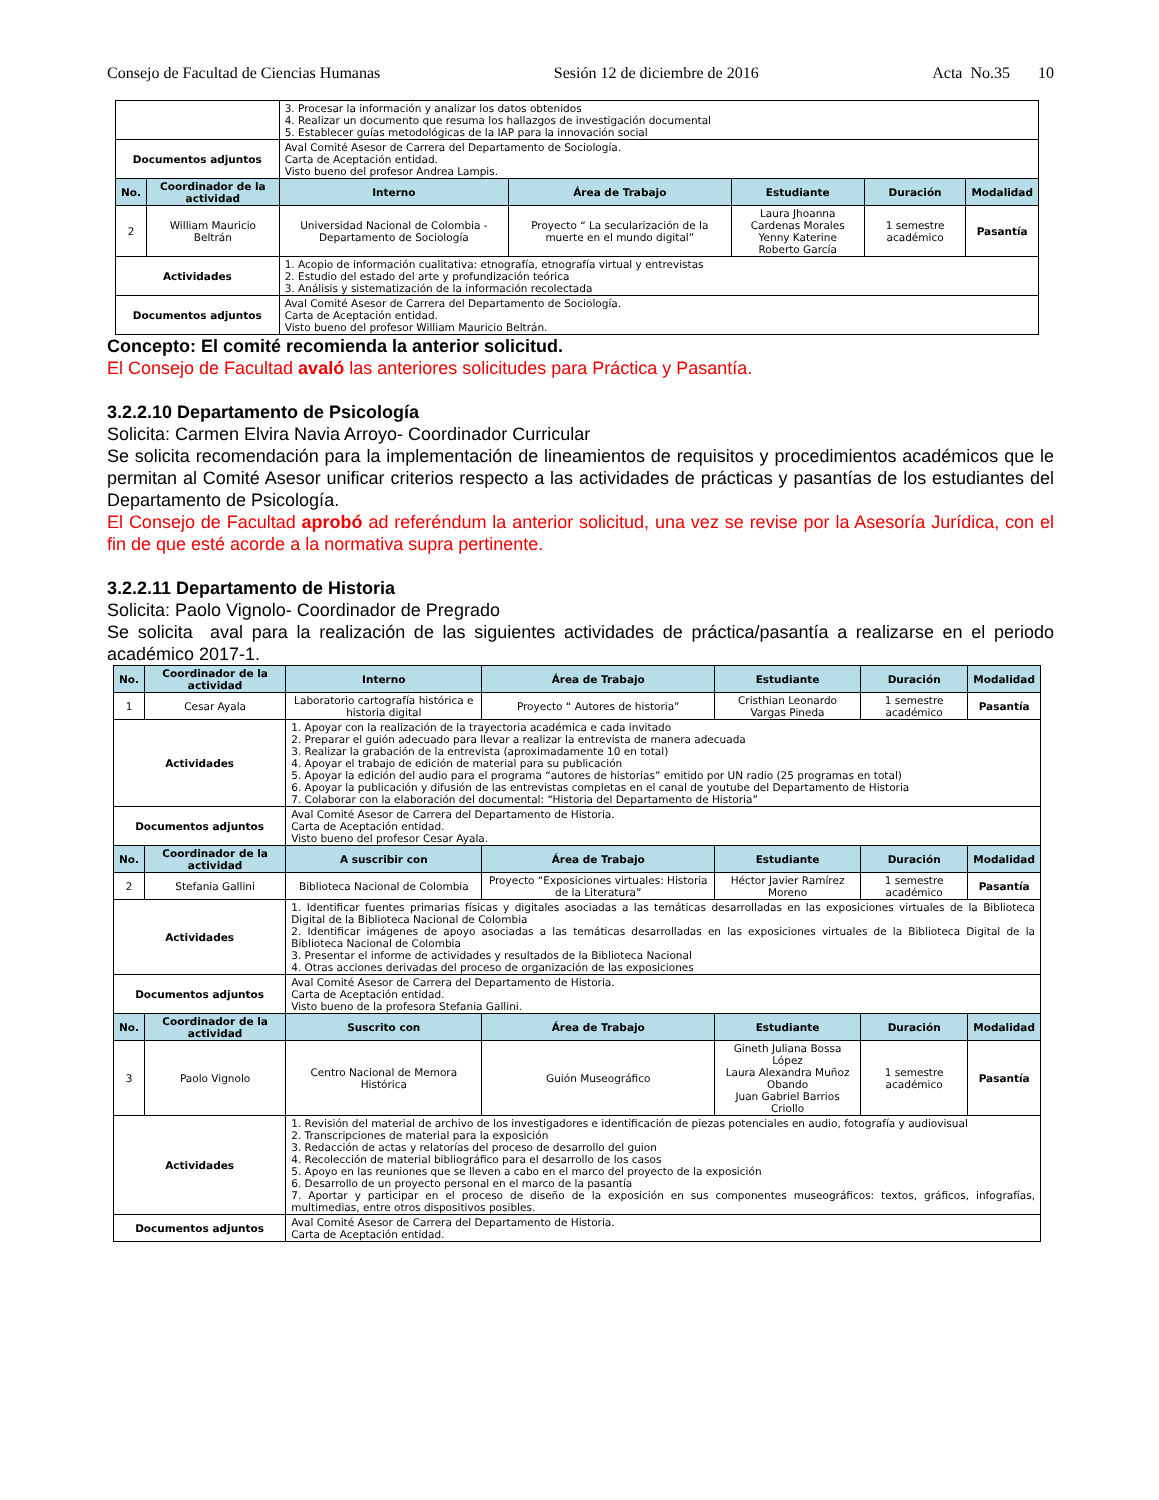Consejo de Facultad de Ciencias Humanas Sesión 12 de diciembre de 2016 Acta No.35 10
| | | 3. Procesar la información y analizar los datos obtenidos 4. Realizar un documento que resuma los hallazgos de investigación documental 5. Establecer guías metodológicas de la IAP para la innovación social | | | | |
| Documentos adjuntos | | Aval Comité Asesor de Carrera del Departamento de Sociología. Carta de Aceptación entidad. Visto bueno del profesor Andrea Lampis. | | | | |
| No. | Coordinador de la actividad | Interno | Área de Trabajo | Estudiante | Duración | Modalidad |
| 2 | William Mauricio Beltrán | Universidad Nacional de Colombia - Departamento de Sociología | Proyecto “ La secularización de la muerte en el mundo digital” | Laura Jhoanna Cardenas Morales Yenny Katerine Roberto García | 1 semestre académico | Pasantía |
| Actividades | | 1. Acopio de información cualitativa: etnografía, etnografía virtual y entrevistas 2. Estudio del estado del arte y profundización teórica 3. Análisis y sistematización de la información recolectada | | | | |
| Documentos adjuntos | | Aval Comité Asesor de Carrera del Departamento de Sociología. Carta de Aceptación entidad. Visto bueno del profesor William Mauricio Beltrán. | | | | |
Concepto: El comité recomienda la anterior solicitud.
El Consejo de Facultad avaló las anteriores solicitudes para Práctica y Pasantía.
3.2.2.10 Departamento de Psicología
Solicita: Carmen Elvira Navia Arroyo- Coordinador Curricular
Se solicita recomendación para la implementación de lineamientos de requisitos y procedimientos académicos que le permitan al Comité Asesor unificar criterios respecto a las actividades de prácticas y pasantías de los estudiantes del Departamento de Psicología.
El Consejo de Facultad aprobó ad referéndum la anterior solicitud, una vez se revise por la Asesoría Jurídica, con el fin de que esté acorde a la normativa supra pertinente.
3.2.2.11 Departamento de Historia
Solicita: Paolo Vignolo- Coordinador de Pregrado
Se solicita aval para la realización de las siguientes actividades de práctica/pasantía a realizarse en el periodo académico 2017-1.
| No. | Coordinador de la actividad | Interno | Área de Trabajo | Estudiante | Duración | Modalidad |
| --- | --- | --- | --- | --- | --- | --- |
| 1 | Cesar Ayala | Laboratorio cartografía histórica e historia digital | Proyecto “ Autores de historia” | Cristhian Leonardo Vargas Pineda | 1 semestre académico | Pasantía |
| Actividades | | 1. Apoyar con la realización de la trayectoria académica e cada invitado 2. Preparar el guión adecuado para llevar a realizar la entrevista de manera adecuada 3. Realizar la grabación de la entrevista (aproximadamente 10 en total) 4. Apoyar el trabajo de edición de material para su publicación 5. Apoyar la edición del audio para el programa “autores de historias” emitido por UN radio (25 programas en total) 6. Apoyar la publicación y difusión de las entrevistas completas en el canal de youtube del Departamento de Historia 7. Colaborar con la elaboración del documental: “Historia del Departamento de Historia” | | | | |
| Documentos adjuntos | | Aval Comité Asesor de Carrera del Departamento de Historia. Carta de Aceptación entidad. Visto bueno del profesor Cesar Ayala. | | | | |
| No. | Coordinador de la actividad | A suscribir con | Área de Trabajo | Estudiante | Duración | Modalidad |
| 2 | Stefania Gallini | Biblioteca Nacional de Colombia | Proyecto “Exposiciones virtuales: Historia de la Literatura” | Héctor Javier Ramírez Moreno | 1 semestre académico | Pasantía |
| Actividades | | 1. Identificar fuentes primarias físicas y digitales asociadas a las temáticas desarrolladas en las exposiciones virtuales de la Biblioteca Digital de la Biblioteca Nacional de Colombia 2. Identificar imágenes de apoyo asociadas a las temáticas desarrolladas en las exposiciones virtuales de la Biblioteca Digital de la Biblioteca Nacional de Colombia 3. Presentar el informe de actividades y resultados de la Biblioteca Nacional 4. Otras acciones derivadas del proceso de organización de las exposiciones | | | | |
| Documentos adjuntos | | Aval Comité Asesor de Carrera del Departamento de Historia. Carta de Aceptación entidad. Visto bueno de la profesora Stefania Gallini. | | | | |
| No. | Coordinador de la actividad | Suscrito con | Área de Trabajo | Estudiante | Duración | Modalidad |
| 3 | Paolo Vignolo | Centro Nacional de Memora Histórica | Guión Museográfico | Gineth Juliana Bossa López Laura Alexandra Muñoz Obando Juan Gabriel Barrios Criollo | 1 semestre académico | Pasantía |
| Actividades | | 1. Revisión del material de archivo de los investigadores e identificación de piezas potenciales en audio, fotografía y audiovisual 2. Transcripciones de material para la exposición 3. Redacción de actas y relatorías del proceso de desarrollo del guion 4. Recolección de material bibliográfico para el desarrollo de los casos 5. Apoyo en las reuniones que se lleven a cabo en el marco del proyecto de la exposición 6. Desarrollo de un proyecto personal en el marco de la pasantía 7. Aportar y participar en el proceso de diseño de la exposición en sus componentes museográficos: textos, gráficos, infografías, multimedias, entre otros dispositivos posibles. | | | | |
| Documentos adjuntos | | Aval Comité Asesor de Carrera del Departamento de Historia. Carta de Aceptación entidad. | | | | |